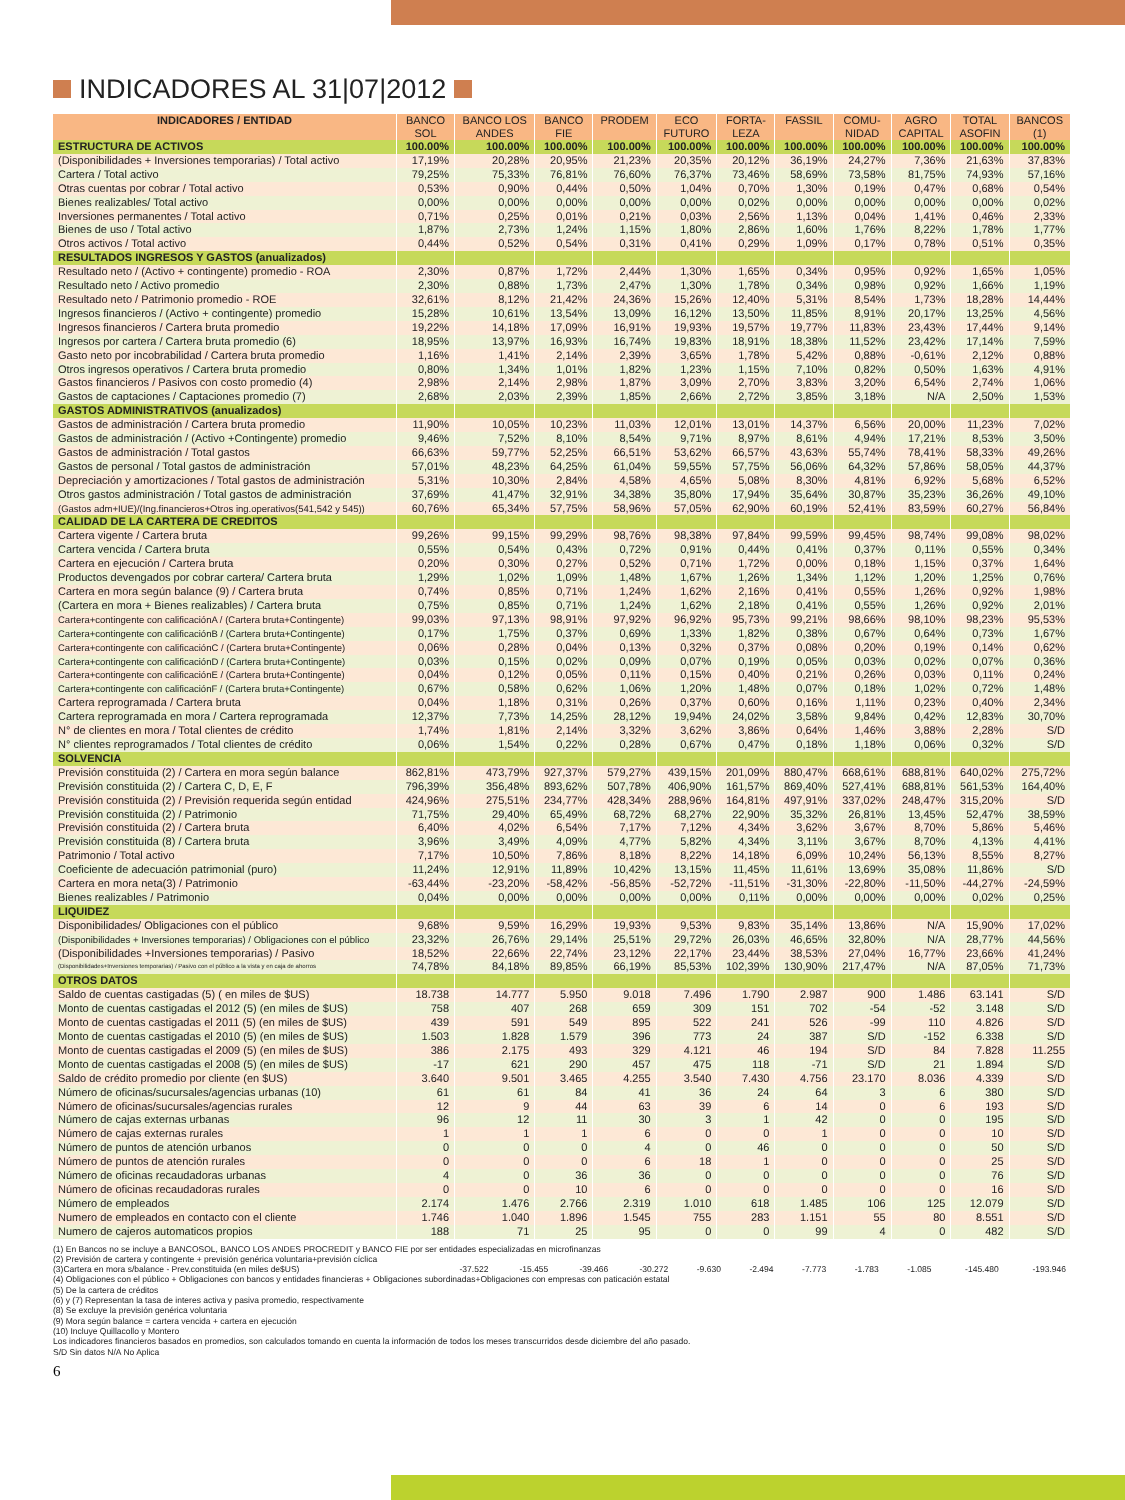INDICADORES AL 31|07|2012
| INDICADORES / ENTIDAD | BANCO SOL | BANCO LOS ANDES | BANCO FIE | PRODEM | ECO FUTURO | FORTA- LEZA | FASSIL | COMU- NIDAD | AGRO CAPITAL | TOTAL ASOFIN | BANCOS (1) |
| --- | --- | --- | --- | --- | --- | --- | --- | --- | --- | --- | --- |
| ESTRUCTURA DE ACTIVOS | 100.00% | 100.00% | 100.00% | 100.00% | 100.00% | 100.00% | 100.00% | 100.00% | 100.00% | 100.00% | 100.00% |
| (Disponibilidades + Inversiones temporarias) / Total activo | 17,19% | 20,28% | 20,95% | 21,23% | 20,35% | 20,12% | 36,19% | 24,27% | 7,36% | 21,63% | 37,83% |
| Cartera / Total activo | 79,25% | 75,33% | 76,81% | 76,60% | 76,37% | 73,46% | 58,69% | 73,58% | 81,75% | 74,93% | 57,16% |
| Otras cuentas por cobrar / Total activo | 0,53% | 0,90% | 0,44% | 0,50% | 1,04% | 0,70% | 1,30% | 0,19% | 0,47% | 0,68% | 0,54% |
| Bienes realizables/ Total activo | 0,00% | 0,00% | 0,00% | 0,00% | 0,00% | 0,02% | 0,00% | 0,00% | 0,00% | 0,00% | 0,02% |
| Inversiones permanentes / Total activo | 0,71% | 0,25% | 0,01% | 0,21% | 0,03% | 2,56% | 1,13% | 0,04% | 1,41% | 0,46% | 2,33% |
| Bienes de uso / Total activo | 1,87% | 2,73% | 1,24% | 1,15% | 1,80% | 2,86% | 1,60% | 1,76% | 8,22% | 1,78% | 1,77% |
| Otros activos / Total activo | 0,44% | 0,52% | 0,54% | 0,31% | 0,41% | 0,29% | 1,09% | 0,17% | 0,78% | 0,51% | 0,35% |
| RESULTADOS INGRESOS Y GASTOS (anualizados) | | | | | | | | | | | |
| Resultado neto / (Activo + contingente) promedio - ROA | 2,30% | 0,87% | 1,72% | 2,44% | 1,30% | 1,65% | 0,34% | 0,95% | 0,92% | 1,65% | 1,05% |
| Resultado neto / Activo promedio | 2,30% | 0,88% | 1,73% | 2,47% | 1,30% | 1,78% | 0,34% | 0,98% | 0,92% | 1,66% | 1,19% |
| Resultado neto / Patrimonio promedio - ROE | 32,61% | 8,12% | 21,42% | 24,36% | 15,26% | 12,40% | 5,31% | 8,54% | 1,73% | 18,28% | 14,44% |
| Ingresos financieros / (Activo + contingente) promedio | 15,28% | 10,61% | 13,54% | 13,09% | 16,12% | 13,50% | 11,85% | 8,91% | 20,17% | 13,25% | 4,56% |
| Ingresos financieros / Cartera bruta promedio | 19,22% | 14,18% | 17,09% | 16,91% | 19,93% | 19,57% | 19,77% | 11,83% | 23,43% | 17,44% | 9,14% |
| Ingresos por cartera / Cartera bruta promedio (6) | 18,95% | 13,97% | 16,93% | 16,74% | 19,83% | 18,91% | 18,38% | 11,52% | 23,42% | 17,14% | 7,59% |
| Gasto neto por incobrabilidad / Cartera bruta promedio | 1,16% | 1,41% | 2,14% | 2,39% | 3,65% | 1,78% | 5,42% | 0,88% | -0,61% | 2,12% | 0,88% |
| Otros ingresos operativos / Cartera bruta promedio | 0,80% | 1,34% | 1,01% | 1,82% | 1,23% | 1,15% | 7,10% | 0,82% | 0,50% | 1,63% | 4,91% |
| Gastos financieros / Pasivos con costo promedio (4) | 2,98% | 2,14% | 2,98% | 1,87% | 3,09% | 2,70% | 3,83% | 3,20% | 6,54% | 2,74% | 1,06% |
| Gastos de captaciones / Captaciones promedio (7) | 2,68% | 2,03% | 2,39% | 1,85% | 2,66% | 2,72% | 3,85% | 3,18% | N/A | 2,50% | 1,53% |
| GASTOS ADMINISTRATIVOS (anualizados) | | | | | | | | | | | |
| Gastos de administración / Cartera bruta promedio | 11,90% | 10,05% | 10,23% | 11,03% | 12,01% | 13,01% | 14,37% | 6,56% | 20,00% | 11,23% | 7,02% |
| Gastos de administración / (Activo +Contingente) promedio | 9,46% | 7,52% | 8,10% | 8,54% | 9,71% | 8,97% | 8,61% | 4,94% | 17,21% | 8,53% | 3,50% |
| Gastos de administración / Total gastos | 66,63% | 59,77% | 52,25% | 66,51% | 53,62% | 66,57% | 43,63% | 55,74% | 78,41% | 58,33% | 49,26% |
| Gastos de personal / Total gastos de administración | 57,01% | 48,23% | 64,25% | 61,04% | 59,55% | 57,75% | 56,06% | 64,32% | 57,86% | 58,05% | 44,37% |
| Depreciación y amortizaciones / Total gastos de administración | 5,31% | 10,30% | 2,84% | 4,58% | 4,65% | 5,08% | 8,30% | 4,81% | 6,92% | 5,68% | 6,52% |
| Otros gastos administración / Total gastos de administración | 37,69% | 41,47% | 32,91% | 34,38% | 35,80% | 17,94% | 35,64% | 30,87% | 35,23% | 36,26% | 49,10% |
| (Gastos adm+IUE)/(Ing.financieros+Otros ing.operativos(541,542 y 545)) | 60,76% | 65,34% | 57,75% | 58,96% | 57,05% | 62,90% | 60,19% | 52,41% | 83,59% | 60,27% | 56,84% |
| CALIDAD DE LA CARTERA DE CREDITOS | | | | | | | | | | | |
| Cartera vigente / Cartera bruta | 99,26% | 99,15% | 99,29% | 98,76% | 98,38% | 97,84% | 99,59% | 99,45% | 98,74% | 99,08% | 98,02% |
| Cartera vencida / Cartera bruta | 0,55% | 0,54% | 0,43% | 0,72% | 0,91% | 0,44% | 0,41% | 0,37% | 0,11% | 0,55% | 0,34% |
| Cartera en ejecución / Cartera bruta | 0,20% | 0,30% | 0,27% | 0,52% | 0,71% | 1,72% | 0,00% | 0,18% | 1,15% | 0,37% | 1,64% |
| Productos devengados por cobrar cartera/ Cartera bruta | 1,29% | 1,02% | 1,09% | 1,48% | 1,67% | 1,26% | 1,34% | 1,12% | 1,20% | 1,25% | 0,76% |
| Cartera en mora según balance (9) / Cartera bruta | 0,74% | 0,85% | 0,71% | 1,24% | 1,62% | 2,16% | 0,41% | 0,55% | 1,26% | 0,92% | 1,98% |
| (Cartera en mora + Bienes realizables) / Cartera bruta | 0,75% | 0,85% | 0,71% | 1,24% | 1,62% | 2,18% | 0,41% | 0,55% | 1,26% | 0,92% | 2,01% |
| Cartera+contingente con calificaciónA / (Cartera bruta+Contingente) | 99,03% | 97,13% | 98,91% | 97,92% | 96,92% | 95,73% | 99,21% | 98,66% | 98,10% | 98,23% | 95,53% |
| Cartera+contingente con calificaciónB / (Cartera bruta+Contingente) | 0,17% | 1,75% | 0,37% | 0,69% | 1,33% | 1,82% | 0,38% | 0,67% | 0,64% | 0,73% | 1,67% |
| Cartera+contingente con calificaciónC / (Cartera bruta+Contingente) | 0,06% | 0,28% | 0,04% | 0,13% | 0,32% | 0,37% | 0,08% | 0,20% | 0,19% | 0,14% | 0,62% |
| Cartera+contingente con calificaciónD / (Cartera bruta+Contingente) | 0,03% | 0,15% | 0,02% | 0,09% | 0,07% | 0,19% | 0,05% | 0,03% | 0,02% | 0,07% | 0,36% |
| Cartera+contingente con calificaciónE / (Cartera bruta+Contingente) | 0,04% | 0,12% | 0,05% | 0,11% | 0,15% | 0,40% | 0,21% | 0,26% | 0,03% | 0,11% | 0,24% |
| Cartera+contingente con calificaciónF / (Cartera bruta+Contingente) | 0,67% | 0,58% | 0,62% | 1,06% | 1,20% | 1,48% | 0,07% | 0,18% | 1,02% | 0,72% | 1,48% |
| Cartera reprogramada / Cartera bruta | 0,04% | 1,18% | 0,31% | 0,26% | 0,37% | 0,60% | 0,16% | 1,11% | 0,23% | 0,40% | 2,34% |
| Cartera reprogramada en mora / Cartera reprogramada | 12,37% | 7,73% | 14,25% | 28,12% | 19,94% | 24,02% | 3,58% | 9,84% | 0,42% | 12,83% | 30,70% |
| N° de clientes en mora / Total clientes de crédito | 1,74% | 1,81% | 2,14% | 3,32% | 3,62% | 3,86% | 0,64% | 1,46% | 3,88% | 2,28% | S/D |
| N° clientes reprogramados / Total clientes de crédito | 0,06% | 1,54% | 0,22% | 0,28% | 0,67% | 0,47% | 0,18% | 1,18% | 0,06% | 0,32% | S/D |
| SOLVENCIA | | | | | | | | | | | |
| Previsión constituida (2) / Cartera en mora según balance | 862,81% | 473,79% | 927,37% | 579,27% | 439,15% | 201,09% | 880,47% | 668,61% | 688,81% | 640,02% | 275,72% |
| Previsión constituida (2) / Cartera C, D, E, F | 796,39% | 356,48% | 893,62% | 507,78% | 406,90% | 161,57% | 869,40% | 527,41% | 688,81% | 561,53% | 164,40% |
| Previsión constituida (2) / Previsión requerida según entidad | 424,96% | 275,51% | 234,77% | 428,34% | 288,96% | 164,81% | 497,91% | 337,02% | 248,47% | 315,20% | S/D |
| Previsión constituida (2) / Patrimonio | 71,75% | 29,40% | 65,49% | 68,72% | 68,27% | 22,90% | 35,32% | 26,81% | 13,45% | 52,47% | 38,59% |
| Previsión constituida (2) / Cartera bruta | 6,40% | 4,02% | 6,54% | 7,17% | 7,12% | 4,34% | 3,62% | 3,67% | 8,70% | 5,86% | 5,46% |
| Previsión constituida (8) / Cartera bruta | 3,96% | 3,49% | 4,09% | 4,77% | 5,82% | 4,34% | 3,11% | 3,67% | 8,70% | 4,13% | 4,41% |
| Patrimonio / Total activo | 7,17% | 10,50% | 7,86% | 8,18% | 8,22% | 14,18% | 6,09% | 10,24% | 56,13% | 8,55% | 8,27% |
| Coeficiente de adecuación patrimonial (puro) | 11,24% | 12,91% | 11,89% | 10,42% | 13,15% | 11,45% | 11,61% | 13,69% | 35,08% | 11,86% | S/D |
| Cartera en mora neta(3) / Patrimonio | -63,44% | -23,20% | -58,42% | -56,85% | -52,72% | -11,51% | -31,30% | -22,80% | -11,50% | -44,27% | -24,59% |
| Bienes realizables / Patrimonio | 0,04% | 0,00% | 0,00% | 0,00% | 0,00% | 0,11% | 0,00% | 0,00% | 0,00% | 0,02% | 0,25% |
| LIQUIDEZ | | | | | | | | | | | |
| Disponibilidades/ Obligaciones con el público | 9,68% | 9,59% | 16,29% | 19,93% | 9,53% | 9,83% | 35,14% | 13,86% | N/A | 15,90% | 17,02% |
| (Disponibilidades + Inversiones temporarias) / Obligaciones con el público | 23,32% | 26,76% | 29,14% | 25,51% | 29,72% | 26,03% | 46,65% | 32,80% | N/A | 28,77% | 44,56% |
| (Disponibilidades +Inversiones temporarias) / Pasivo | 18,52% | 22,66% | 22,74% | 23,12% | 22,17% | 23,44% | 38,53% | 27,04% | 16,77% | 23,66% | 41,24% |
| (Disponibilidades+Inversiones temporarias) / Pasivo con el público a la vista y en caja de ahorros | 74,78% | 84,18% | 89,85% | 66,19% | 85,53% | 102,39% | 130,90% | 217,47% | N/A | 87,05% | 71,73% |
| OTROS DATOS | | | | | | | | | | | |
| Saldo de cuentas castigadas (5) ( en miles de $US) | 18.738 | 14.777 | 5.950 | 9.018 | 7.496 | 1.790 | 2.987 | 900 | 1.486 | 63.141 | S/D |
| Monto de cuentas castigadas el 2012 (5) (en miles de $US) | 758 | 407 | 268 | 659 | 309 | 151 | 702 | -54 | -52 | 3.148 | S/D |
| Monto de cuentas castigadas el 2011 (5) (en miles de $US) | 439 | 591 | 549 | 895 | 522 | 241 | 526 | -99 | 110 | 4.826 | S/D |
| Monto de cuentas castigadas el 2010 (5) (en miles de $US) | 1.503 | 1.828 | 1.579 | 396 | 773 | 24 | 387 | S/D | -152 | 6.338 | S/D |
| Monto de cuentas castigadas el 2009 (5) (en miles de $US) | 386 | 2.175 | 493 | 329 | 4.121 | 46 | 194 | S/D | 84 | 7.828 | 11.255 |
| Monto de cuentas castigadas el 2008 (5) (en miles de $US) | -17 | 621 | 290 | 457 | 475 | 118 | -71 | S/D | 21 | 1.894 | S/D |
| Saldo de crédito promedio por cliente (en $US) | 3.640 | 9.501 | 3.465 | 4.255 | 3.540 | 7.430 | 4.756 | 23.170 | 8.036 | 4.339 | S/D |
| Número de oficinas/sucursales/agencias urbanas (10) | 61 | 61 | 84 | 41 | 36 | 24 | 64 | 3 | 6 | 380 | S/D |
| Número de oficinas/sucursales/agencias rurales | 12 | 9 | 44 | 63 | 39 | 6 | 14 | 0 | 6 | 193 | S/D |
| Número de cajas externas urbanas | 96 | 12 | 11 | 30 | 3 | 1 | 42 | 0 | 0 | 195 | S/D |
| Número de cajas externas rurales | 1 | 1 | 1 | 6 | 0 | 0 | 1 | 0 | 0 | 10 | S/D |
| Número de puntos de atención urbanos | 0 | 0 | 0 | 4 | 0 | 46 | 0 | 0 | 0 | 50 | S/D |
| Número de puntos de atención rurales | 0 | 0 | 0 | 6 | 18 | 1 | 0 | 0 | 0 | 25 | S/D |
| Número de oficinas recaudadoras urbanas | 4 | 0 | 36 | 36 | 0 | 0 | 0 | 0 | 0 | 76 | S/D |
| Número de oficinas recaudadoras rurales | 0 | 0 | 10 | 6 | 0 | 0 | 0 | 0 | 0 | 16 | S/D |
| Número de empleados | 2.174 | 1.476 | 2.766 | 2.319 | 1.010 | 618 | 1.485 | 106 | 125 | 12.079 | S/D |
| Numero de empleados en contacto con el cliente | 1.746 | 1.040 | 1.896 | 1.545 | 755 | 283 | 1.151 | 55 | 80 | 8.551 | S/D |
| Numero de cajeros automaticos propios | 188 | 71 | 25 | 95 | 0 | 0 | 99 | 4 | 0 | 482 | S/D |
(1) En Bancos no se incluye a BANCOSOL, BANCO LOS ANDES PROCREDIT y BANCO FIE por ser entidades especializadas en microfinanzas
(2) Previsión de cartera y contingente + previsión genérica voluntaria+previsión cíclica
| (3)Cartera en mora s/balance - Prev.constituida (en miles de$US) | -37.522 | -15.455 | -39.466 | -30.272 | -9.630 | -2.494 | -7.773 | -1.783 | -1.085 | -145.480 | -193.946 |
(4) Obligaciones con el público + Obligaciones con bancos y entidades financieras + Obligaciones subordinadas+Obligaciones con empresas con paticación estatal
(5) De la cartera de créditos
(6) y (7) Representan la tasa de interes activa y pasiva promedio, respectivamente
(8) Se excluye la previsión genérica voluntaria
(9) Mora según balance = cartera vencida + cartera en ejecución
(10) Incluye Quillacollo y Montero
Los indicadores financieros basados en promedios, son calculados tomando en cuenta la información de todos los meses transcurridos desde diciembre del año pasado.
S/D Sin datos N/A No Aplica
6